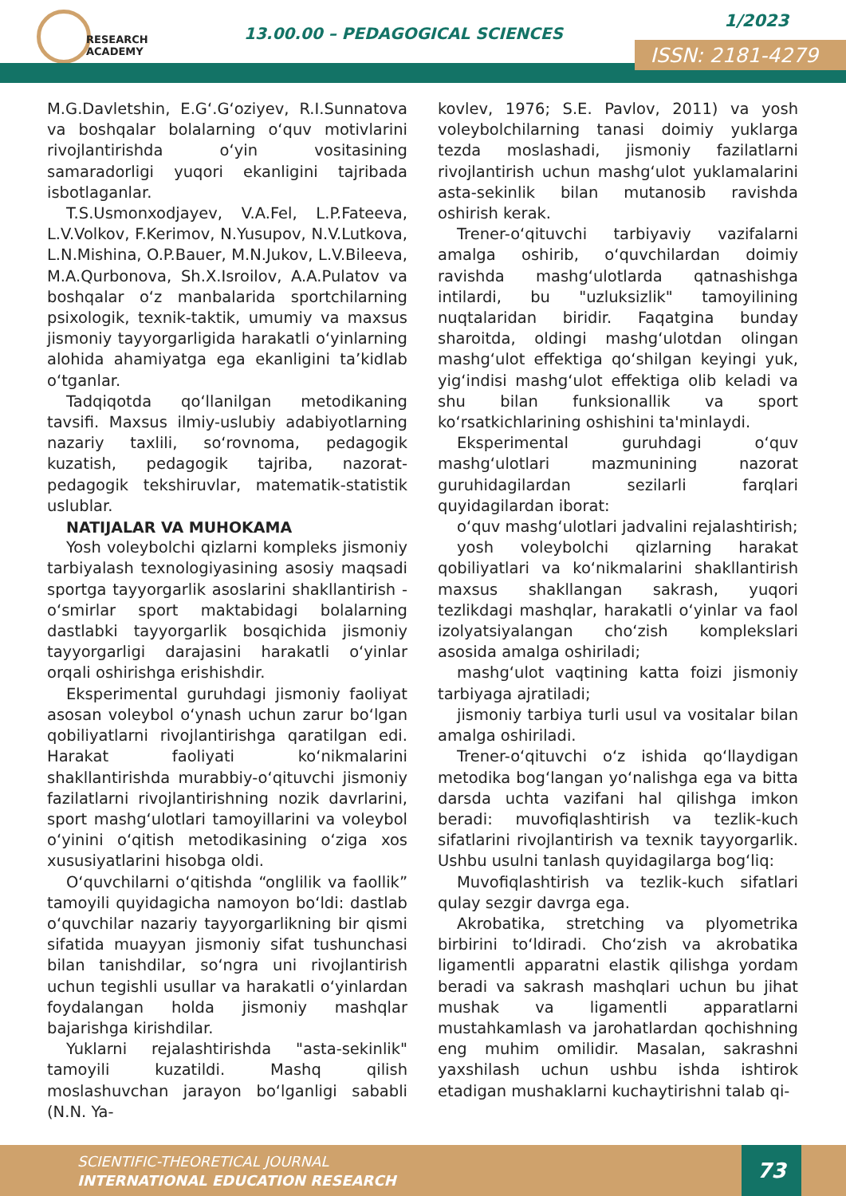RESEARCH
ACADEMY
13.00.00 – PEDAGOGICAL SCIENCES
1/2023
ISSN: 2181-4279
M.G.Davletshin, E.G‘.G‘oziyev, R.I.Sunnatova va boshqalar bolalarning o‘quv motivlarini rivojlantirishda o‘yin vositasining samaradorligi yuqori ekanligini tajribada isbotlaganlar.
T.S.Usmonxodjayev, V.A.Fel, L.P.Fateeva, L.V.Volkov, F.Kerimov, N.Yusupov, N.V.Lutkova, L.N.Mishina, O.P.Bauer, M.N.Jukov, L.V.Bileeva, M.A.Qurbonova, Sh.X.Isroilov, A.A.Pulatov va boshqalar o‘z manbalarida sportchilarning psixologik, texnik-taktik, umumiy va maxsus jismoniy tayyorgarligida harakatli o‘yinlarning alohida ahamiyatga ega ekanligini ta’kidlab o‘tganlar.
Tadqiqotda qo‘llanilgan metodikaning tavsifi. Maxsus ilmiy-uslubiy adabiyotlarning nazariy taxlili, so‘rovnoma, pedagogik kuzatish, pedagogik tajriba, nazorat-pedagogik tekshiruvlar, matematik-statistik uslublar.
NATIJALAR VA MUHOKAMA
Yosh voleybolchi qizlarni kompleks jismoniy tarbiyalash texnologiyasining asosiy maqsadi sportga tayyorgarlik asoslarini shakllantirish - o‘smirlar sport maktabidagi bolalarning dastlabki tayyorgarlik bosqichida jismoniy tayyorgarligi darajasini harakatli o‘yinlar orqali oshirishga erishishdir.
Eksperimental guruhdagi jismoniy faoliyat asosan voleybol o‘ynash uchun zarur bo‘lgan qobiliyatlarni rivojlantirishga qaratilgan edi. Harakat faoliyati ko‘nikmalarini shakllantirishda murabbiy-o‘qituvchi jismoniy fazilatlarni rivojlantirishning nozik davrlarini, sport mashg‘ulotlari tamoyillarini va voleybol o‘yinini o‘qitish metodikasining o‘ziga xos xususiyatlarini hisobga oldi.
O‘quvchilarni o‘qitishda “onglilik va faollik” tamoyili quyidagicha namoyon bo‘ldi: dastlab o‘quvchilar nazariy tayyorgarlikning bir qismi sifatida muayyan jismoniy sifat tushunchasi bilan tanishdilar, so‘ngra uni rivojlantirish uchun tegishli usullar va harakatli o‘yinlardan foydalangan holda jismoniy mashqlar bajarishga kirishdilar.
Yuklarni rejalashtirishda "asta-sekinlik" tamoyili kuzatildi. Mashq qilish moslashuvchan jarayon bo‘lganligi sababli (N.N. Ya-
kovlev, 1976; S.E. Pavlov, 2011) va yosh voleybolchilarning tanasi doimiy yuklarga tezda moslashadi, jismoniy fazilatlarni rivojlantirish uchun mashg‘ulot yuklamalarini asta-sekinlik bilan mutanosib ravishda oshirish kerak.
Trener-o‘qituvchi tarbiyaviy vazifalarni amalga oshirib, o‘quvchilardan doimiy ravishda mashg‘ulotlarda qatnashishga intilardi, bu "uzluksizlik" tamoyilining nuqtalaridan biridir. Faqatgina bunday sharoitda, oldingi mashg‘ulotdan olingan mashg‘ulot effektiga qo‘shilgan keyingi yuk, yig‘indisi mashg‘ulot effektiga olib keladi va shu bilan funksionallik va sport ko‘rsatkichlarining oshishini ta'minlaydi.
Eksperimental guruhdagi o‘quv mashg‘ulotlari mazmunining nazorat guruhidagilardan sezilarli farqlari quyidagilardan iborat:
o‘quv mashg‘ulotlari jadvalini rejalashtirish;
yosh voleybolchi qizlarning harakat qobiliyatlari va ko‘nikmalarini shakllantirish maxsus shakllangan sakrash, yuqori tezlikdagi mashqlar, harakatli o‘yinlar va faol izolyatsiyalangan cho‘zish komplekslari asosida amalga oshiriladi;
mashg‘ulot vaqtining katta foizi jismoniy tarbiyaga ajratiladi;
jismoniy tarbiya turli usul va vositalar bilan amalga oshiriladi.
Trener-o‘qituvchi o‘z ishida qo‘llaydigan metodika bog‘langan yo‘nalishga ega va bitta darsda uchta vazifani hal qilishga imkon beradi: muvofiqlashtirish va tezlik-kuch sifatlarini rivojlantirish va texnik tayyorgarlik. Ushbu usulni tanlash quyidagilarga bog‘liq:
Muvofiqlashtirish va tezlik-kuch sifatlari qulay sezgir davrga ega.
Akrobatika, stretching va plyometrika birbirini to‘ldiradi. Cho‘zish va akrobatika ligamentli apparatni elastik qilishga yordam beradi va sakrash mashqlari uchun bu jihat mushak va ligamentli apparatlarni mustahkamlash va jarohatlardan qochishning eng muhim omilidir. Masalan, sakrashni yaxshilash uchun ushbu ishda ishtirok etadigan mushaklarni kuchaytirishni talab qi-
SCIENTIFIC-THEORETICAL JOURNAL
INTERNATIONAL EDUCATION RESEARCH
73